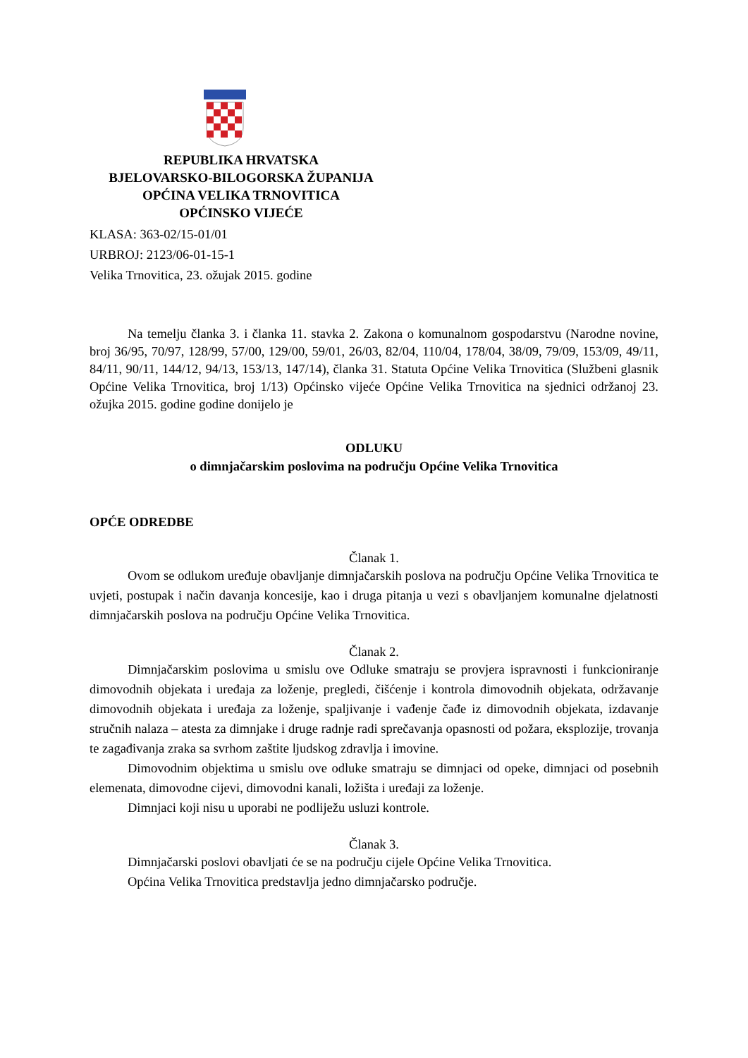REPUBLIKA HRVATSKA
BJELOVARSKO-BILOGORSKA ŽUPANIJA
OPĆINA VELIKA TRNOVITICA
OPĆINSKO VIJEĆE
KLASA: 363-02/15-01/01
URBROJ: 2123/06-01-15-1
Velika Trnovitica, 23. ožujak 2015. godine
Na temelju članka 3. i članka 11. stavka 2. Zakona o komunalnom gospodarstvu (Narodne novine, broj 36/95, 70/97, 128/99, 57/00, 129/00, 59/01, 26/03, 82/04, 110/04, 178/04, 38/09, 79/09, 153/09, 49/11, 84/11, 90/11, 144/12, 94/13, 153/13, 147/14), članka 31. Statuta Općine Velika Trnovitica (Službeni glasnik Općine Velika Trnovitica, broj 1/13) Općinsko vijeće Općine Velika Trnovitica na sjednici održanoj 23. ožujka 2015. godine godine donijelo je
ODLUKU
o dimnjačarskim poslovima na području Općine Velika Trnovitica
OPĆE ODREDBE
Članak 1.
Ovom se odlukom uređuje obavljanje dimnjačarskih poslova na području Općine Velika Trnovitica te uvjeti, postupak i način davanja koncesije, kao i druga pitanja u vezi s obavljanjem komunalne djelatnosti dimnjačarskih poslova na području Općine Velika Trnovitica.
Članak 2.
Dimnjačarskim poslovima u smislu ove Odluke smatraju se provjera ispravnosti i funkcioniranje dimovodnih objekata i uređaja za loženje, pregledi, čišćenje i kontrola dimovodnih objekata, održavanje dimovodnih objekata i uređaja za loženje, spaljivanje i vađenje čađe iz dimovodnih objekata, izdavanje stručnih nalaza – atesta za dimnjake i druge radnje radi sprečavanja opasnosti od požara, eksplozije, trovanja te zagađivanja zraka sa svrhom zaštite ljudskog zdravlja i imovine.
Dimovodnim objektima u smislu ove odluke smatraju se dimnjaci od opeke, dimnjaci od posebnih elemenata, dimovodne cijevi, dimovodni kanali, ložišta i uređaji za loženje.
Dimnjaci koji nisu u uporabi ne podliježu usluzi kontrole.
Članak 3.
Dimnjačarski poslovi obavljati će se na području cijele Općine Velika Trnovitica.
Općina Velika Trnovitica predstavlja jedno dimnjačarsko područje.